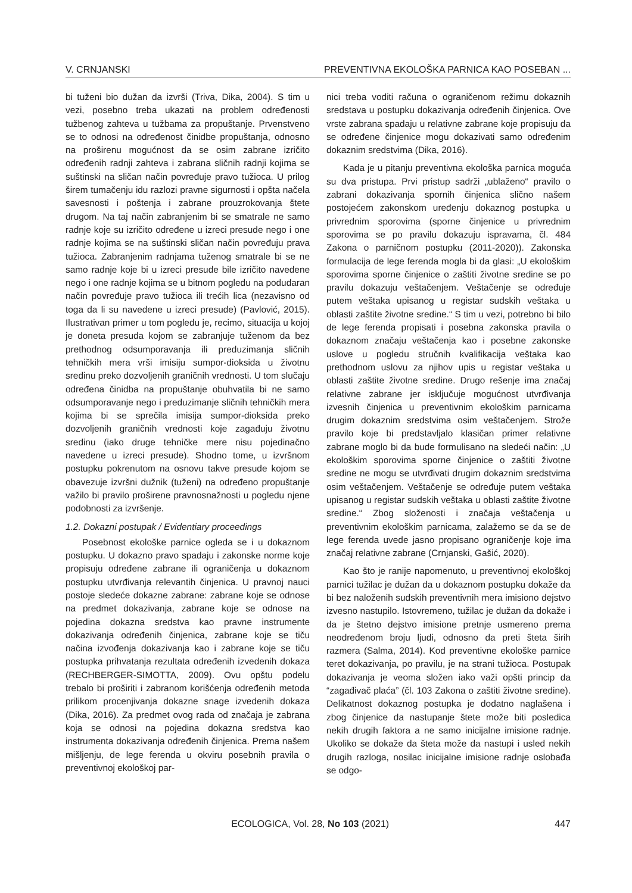V. CRNJANSKI PREVENTIVNA EKOLOŠKA PARNICA KAO POSEBAN ...
bi tuženi bio dužan da izvrši (Triva, Dika, 2004). S tim u vezi, posebno treba ukazati na problem određenosti tužbenog zahteva u tužbama za propuštanje. Prvenstveno se to odnosi na određenost činidbe propuštanja, odnosno na proširenu mogućnost da se osim zabrane izričito određenih radnji zahteva i zabrana sličnih radnji kojima se suštinski na sličan način povređuje pravo tužioca. U prilog širem tumačenju idu razlozi pravne sigurnosti i opšta načela savesnosti i poštenja i zabrane prouzrokovanja štete drugom. Na taj način zabranjenim bi se smatrale ne samo radnje koje su izričito određene u izreci presude nego i one radnje kojima se na suštinski sličan način povređuju prava tužioca. Zabranjenim radnjama tuženog smatrale bi se ne samo radnje koje bi u izreci presude bile izričito navedene nego i one radnje kojima se u bitnom pogledu na podudaran način povređuje pravo tužioca ili trećih lica (nezavisno od toga da li su navedene u izreci presude) (Pavlović, 2015). Ilustrativan primer u tom pogledu je, recimo, situacija u kojoj je doneta presuda kojom se zabranjuje tuženom da bez prethodnog odsumporavanja ili preduzimanja sličnih tehničkih mera vrši imisiju sumpor-dioksida u životnu sredinu preko dozvoljenih graničnih vrednosti. U tom slučaju određena činidba na propuštanje obuhvatila bi ne samo odsumporavanje nego i preduzimanje sličnih tehničkih mera kojima bi se sprečila imisija sumpor-dioksida preko dozvoljenih graničnih vrednosti koje zagađuju životnu sredinu (iako druge tehničke mere nisu pojedinačno navedene u izreci presude). Shodno tome, u izvršnom postupku pokrenutom na osnovu takve presude kojom se obavezuje izvršni dužnik (tuženi) na određeno propuštanje važilo bi pravilo proširene pravnosnažnosti u pogledu njene podobnosti za izvršenje.
1.2. Dokazni postupak / Evidentiary proceedings
Posebnost ekološke parnice ogleda se i u dokaznom postupku. U dokazno pravo spadaju i zakonske norme koje propisuju određene zabrane ili ograničenja u dokaznom postupku utvrđivanja relevantih činjenica. U pravnoj nauci postoje sledeće dokazne zabrane: zabrane koje se odnose na predmet dokazivanja, zabrane koje se odnose na pojedina dokazna sredstva kao pravne instrumente dokazivanja određenih činjenica, zabrane koje se tiču načina izvođenja dokazivanja kao i zabrane koje se tiču postupka prihvatanja rezultata određenih izvedenih dokaza (RECHBERGER-SIMOTTA, 2009). Ovu opštu podelu trebalo bi proširiti i zabranom korišćenja određenih metoda prilikom procenjivanja dokazne snage izvedenih dokaza (Dika, 2016). Za predmet ovog rada od značaja je zabrana koja se odnosi na pojedina dokazna sredstva kao instrumenta dokazivanja određenih činjenica. Prema našem mišljenju, de lege ferenda u okviru posebnih pravila o preventivnoj ekološkoj par-
nici treba voditi računa o ograničenom režimu dokaznih sredstava u postupku dokazivanja određenih činjenica. Ove vrste zabrana spadaju u relativne zabrane koje propisuju da se određene činjenice mogu dokazivati samo određenim dokaznim sredstvima (Dika, 2016).
Kada je u pitanju preventivna ekološka parnica moguća su dva pristupa. Prvi pristup sadrži „ublaženo“ pravilo o zabrani dokazivanja spornih činjenica slično našem postojećem zakonskom uređenju dokaznog postupka u privrednim sporovima (sporne činjenice u privrednim sporovima se po pravilu dokazuju ispravama, čl. 484 Zakona o parničnom postupku (2011-2020)). Zakonska formulacija de lege ferenda mogla bi da glasi: „U ekološkim sporovima sporne činjenice o zaštiti životne sredine se po pravilu dokazuju veštačenjem. Veštačenje se određuje putem veštaka upisanog u registar sudskih veštaka u oblasti zaštite životne sredine.“ S tim u vezi, potrebno bi bilo de lege ferenda propisati i posebna zakonska pravila o dokaznom značaju veštačenja kao i posebne zakonske uslove u pogledu stručnih kvalifikacija veštaka kao prethodnom uslovu za njihov upis u registar veštaka u oblasti zaštite životne sredine. Drugo rešenje ima značaj relativne zabrane jer isključuje mogućnost utvrđivanja izvesnih činjenica u preventivnim ekološkim parnicama drugim dokaznim sredstvima osim veštačenjem. Strože pravilo koje bi predstavljalo klasičan primer relativne zabrane moglo bi da bude formulisano na sledeći način: „U ekološkim sporovima sporne činjenice o zaštiti životne sredine ne mogu se utvrđivati drugim dokaznim sredstvima osim veštačenjem. Veštačenje se određuje putem veštaka upisanog u registar sudskih veštaka u oblasti zaštite životne sredine.“ Zbog složenosti i značaja veštačenja u preventivnim ekološkim parnicama, zalažemo se da se de lege ferenda uvede jasno propisano ograničenje koje ima značaj relativne zabrane (Crnjanski, Gašić, 2020).
Kao što je ranije napomenuto, u preventivnoj ekološkoj parnici tužilac je dužan da u dokaznom postupku dokaže da bi bez naloženih sudskih preventivnih mera imisiono dejstvo izvesno nastupilo. Istovremeno, tužilac je dužan da dokaže i da je štetno dejstvo imisione pretnje usmereno prema neodređenom broju ljudi, odnosno da preti šteta širih razmera (Salma, 2014). Kod preventivne ekološke parnice teret dokazivanja, po pravilu, je na strani tužioca. Postupak dokazivanja je veoma složen iako važi opšti princip da “zagađivač plaća” (čl. 103 Zakona o zaštiti životne sredine). Delikatnost dokaznog postupka je dodatno naglašena i zbog činjenice da nastupanje štete može biti posledica nekih drugih faktora a ne samo inicijalne imisione radnje. Ukoliko se dokaže da šteta može da nastupi i usled nekih drugih razloga, nosilac inicijalne imisione radnje oslobađa se odgo-
ECOLOGICA, Vol. 28, No 103 (2021) 447